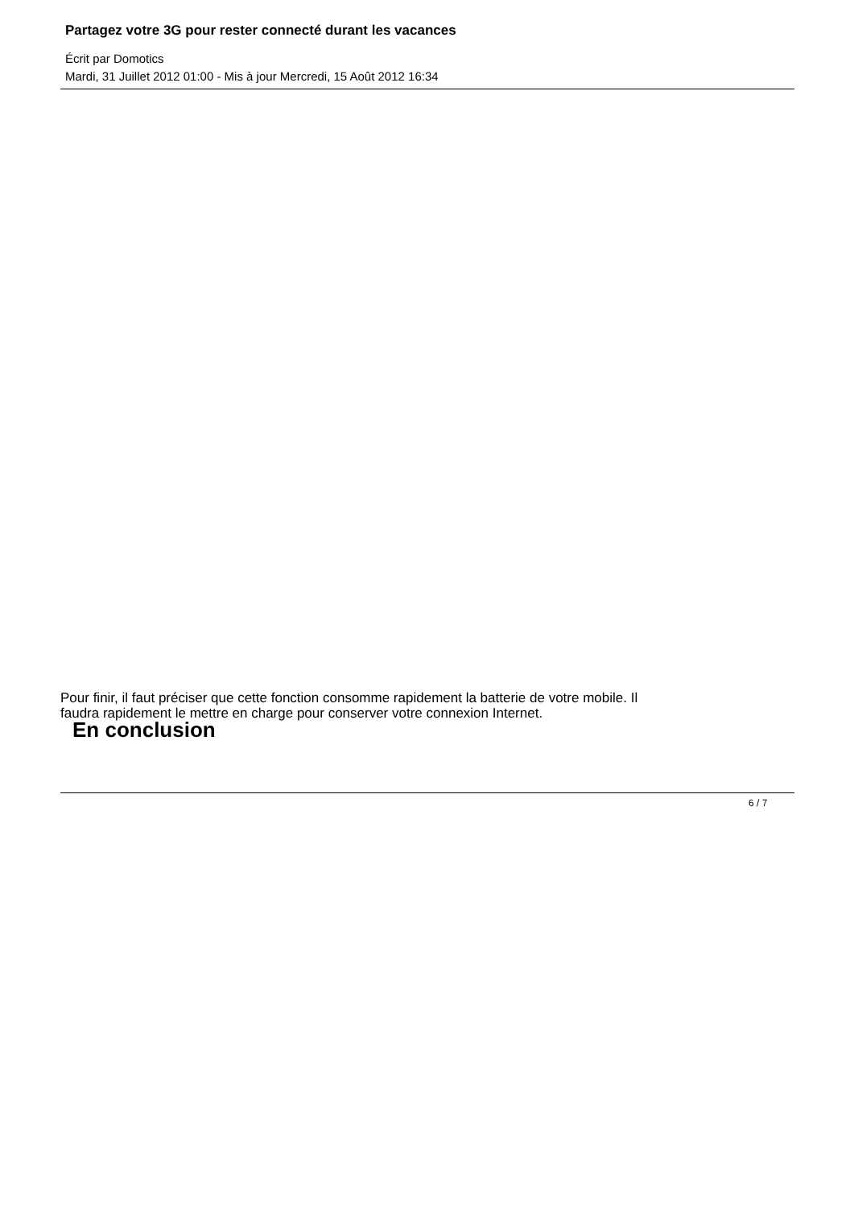Partagez votre 3G pour rester connecté durant les vacances
Écrit par Domotics
Mardi, 31 Juillet 2012 01:00 - Mis à jour Mercredi, 15 Août 2012 16:34
Pour finir, il faut préciser que cette fonction consomme rapidement la batterie de votre mobile. Il
faudra rapidement le mettre en charge pour conserver votre connexion Internet.
En conclusion
6 / 7